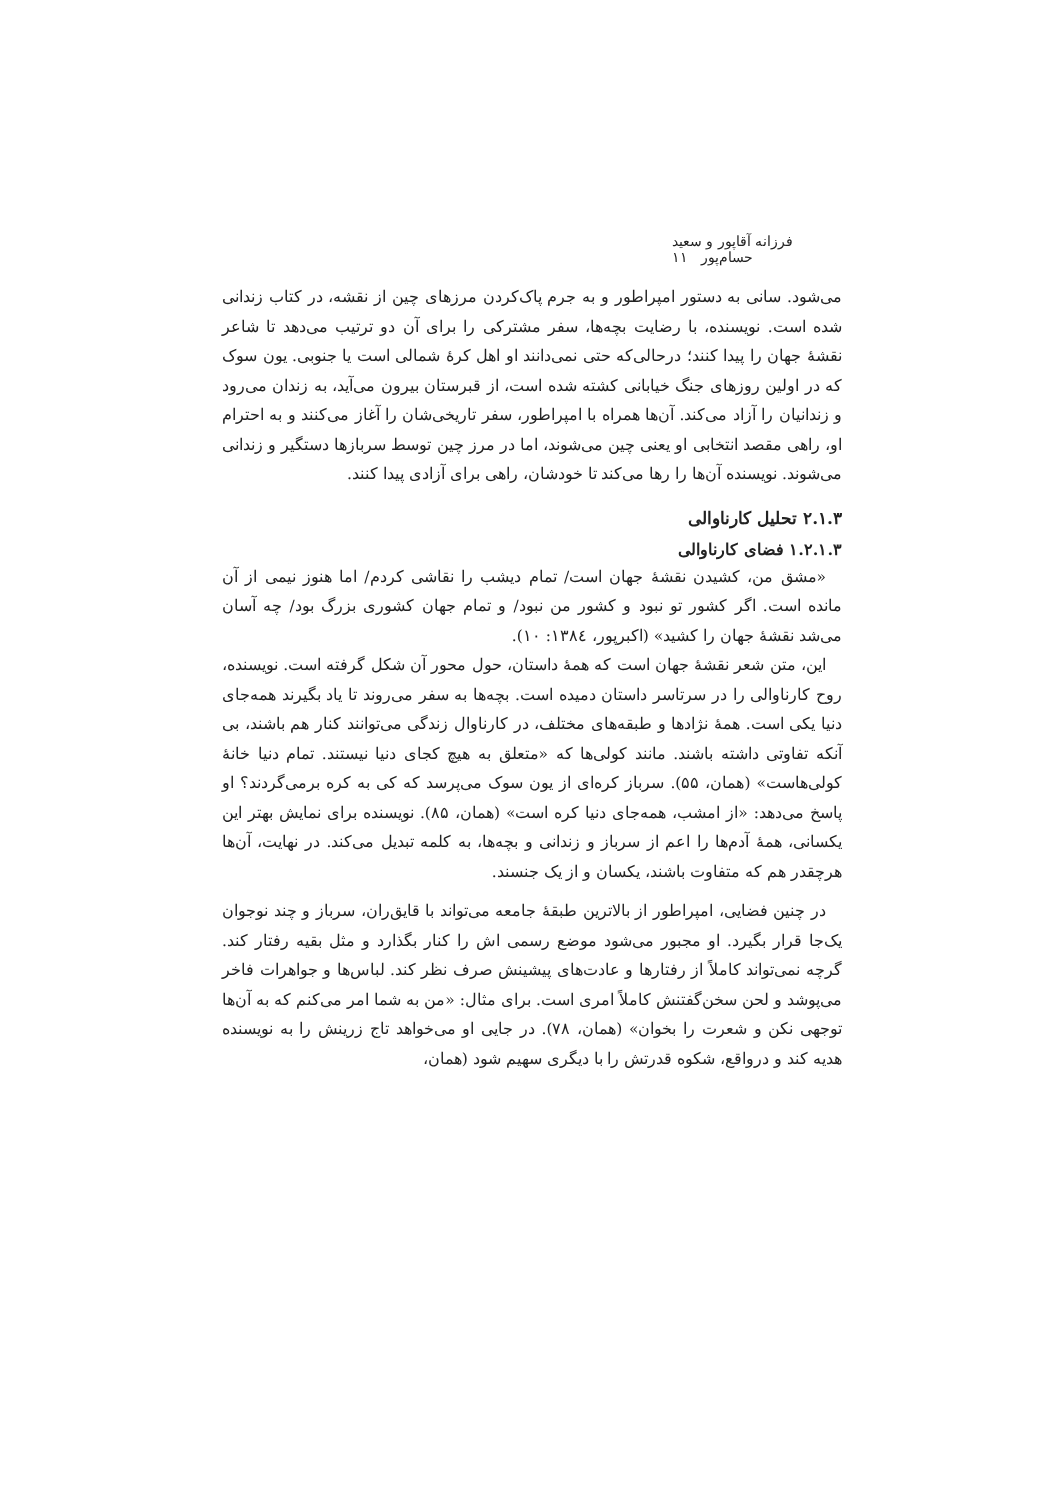فرزانه آقاپور و سعید حسام‌پور ۱۱
می‌شود. سانی به دستور امپراطور و به جرم پاک‌کردن مرزهای چین از نقشه، در کتاب زندانی شده است. نویسنده، با رضایت بچه‌ها، سفر مشترکی را برای آن دو ترتیب می‌دهد تا شاعر نقشهٔ جهان را پیدا کنند؛ درحالی‌که حتی نمی‌دانند او اهل کرهٔ شمالی است یا جنوبی. یون سوک که در اولین روزهای جنگ خیابانی کشته شده است، از قبرستان بیرون می‌آید، به زندان می‌رود و زندانیان را آزاد می‌کند. آن‌ها همراه با امپراطور، سفر تاریخی‌شان را آغاز می‌کنند و به احترام او، راهی مقصد انتخابی او یعنی چین می‌شوند، اما در مرز چین توسط سربازها دستگیر و زندانی می‌شوند. نویسنده آن‌ها را رها می‌کند تا خودشان، راهی برای آزادی پیدا کنند.
۲.۱.۳ تحلیل کارناوالی
۱.۲.۱.۳ فضای کارناوالی
«مشق من، کشیدن نقشهٔ جهان است/ تمام دیشب را نقاشی کردم/ اما هنوز نیمی از آن مانده است. اگر کشور تو نبود و کشور من نبود/ و تمام جهان کشوری بزرگ بود/ چه آسان می‌شد نقشهٔ جهان را کشید» (اکبرپور، ۱۳۸٤: ۱۰).
این، متن شعر نقشهٔ جهان است که همهٔ داستان، حول محور آن شکل گرفته است. نویسنده، روح کارناوالی را در سرتاسر داستان دمیده است. بچه‌ها به سفر می‌روند تا یاد بگیرند همه‌جای دنیا یکی است. همهٔ نژادها و طبقه‌های مختلف، در کارناوال زندگی می‌توانند کنار هم باشند، بی آنکه تفاوتی داشته باشند. مانند کولی‌ها که «متعلق به هیچ کجای دنیا نیستند. تمام دنیا خانهٔ کولی‌هاست» (همان، ۵۵). سرباز کره‌ای از یون سوک می‌پرسد که کی به کره برمی‌گردند؟ او پاسخ می‌دهد: «از امشب، همه‌جای دنیا کره است» (همان، ۸۵). نویسنده برای نمایش بهتر این یکسانی، همهٔ آدم‌ها را اعم از سرباز و زندانی و بچه‌ها، به کلمه تبدیل می‌کند. در نهایت، آن‌ها هرچقدر هم که متفاوت باشند، یکسان و از یک جنسند.
در چنین فضایی، امپراطور از بالاترین طبقهٔ جامعه می‌تواند با قایق‌ران، سرباز و چند نوجوان یک‌جا قرار بگیرد. او مجبور می‌شود موضع رسمی اش را کنار بگذارد و مثل بقیه رفتار کند. گرچه نمی‌تواند کاملاً از رفتارها و عادت‌های پیشینش صرف نظر کند. لباس‌ها و جواهرات فاخر می‌پوشد و لحن سخن‌گفتنش کاملاً امری است. برای مثال: «من به شما امر می‌کنم که به آن‌ها توجهی نکن و شعرت را بخوان» (همان، ۷۸). در جایی او می‌خواهد تاج زرینش را به نویسنده هدیه کند و درواقع، شکوه قدرتش را با دیگری سهیم شود (همان،